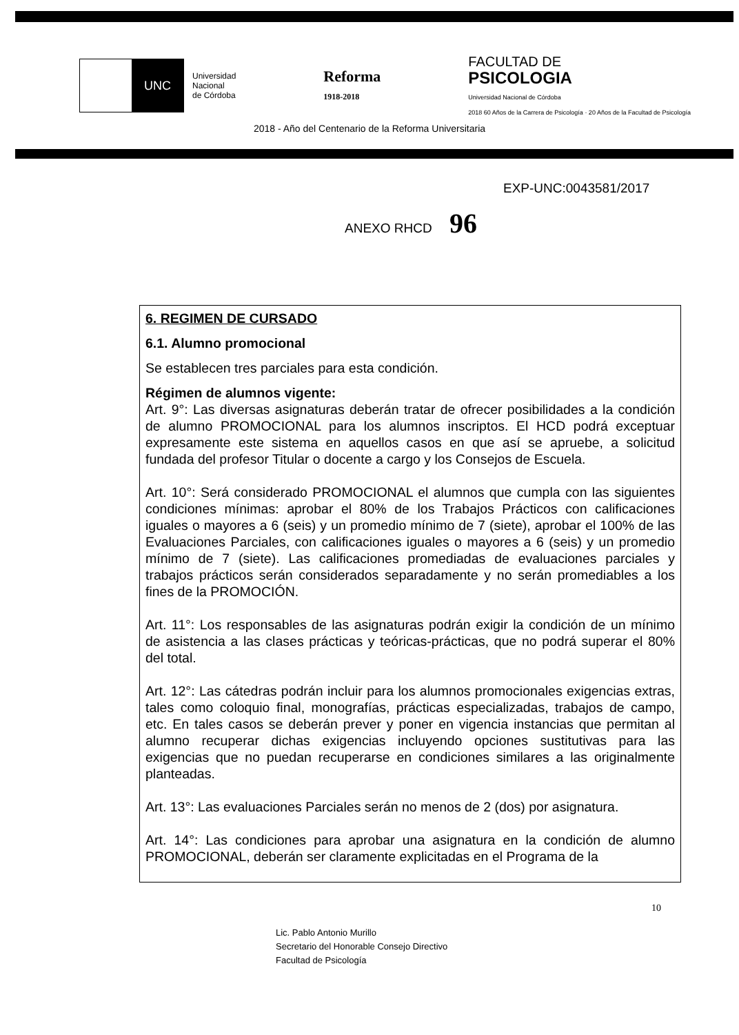UNC
Universidad
Nacional
de Córdoba
Reforma
1918-2018
FACULTAD DE
PSICOLOGIA
Universidad Nacional de Córdoba
2018 60 Años de la Carrera de Psicología · 20 Años de la Facultad de Psicología
2018 - Año del Centenario de la Reforma Universitaria
EXP-UNC:0043581/2017
ANEXO RHCD 96
6. REGIMEN DE CURSADO
6.1. Alumno promocional
Se establecen tres parciales para esta condición.
Régimen de alumnos vigente:
Art. 9°: Las diversas asignaturas deberán tratar de ofrecer posibilidades a la condición de alumno PROMOCIONAL para los alumnos inscriptos. El HCD podrá exceptuar expresamente este sistema en aquellos casos en que así se apruebe, a solicitud fundada del profesor Titular o docente a cargo y los Consejos de Escuela.
Art. 10°: Será considerado PROMOCIONAL el alumnos que cumpla con las siguientes condiciones mínimas: aprobar el 80% de los Trabajos Prácticos con calificaciones iguales o mayores a 6 (seis) y un promedio mínimo de 7 (siete), aprobar el 100% de las Evaluaciones Parciales, con calificaciones iguales o mayores a 6 (seis) y un promedio mínimo de 7 (siete). Las calificaciones promediadas de evaluaciones parciales y trabajos prácticos serán considerados separadamente y no serán promediables a los fines de la PROMOCIÓN.
Art. 11°: Los responsables de las asignaturas podrán exigir la condición de un mínimo de asistencia a las clases prácticas y teóricas-prácticas, que no podrá superar el 80% del total.
Art. 12°: Las cátedras podrán incluir para los alumnos promocionales exigencias extras, tales como coloquio final, monografías, prácticas especializadas, trabajos de campo, etc. En tales casos se deberán prever y poner en vigencia instancias que permitan al alumno recuperar dichas exigencias incluyendo opciones sustitutivas para las exigencias que no puedan recuperarse en condiciones similares a las originalmente planteadas.
Art. 13°: Las evaluaciones Parciales serán no menos de 2 (dos) por asignatura.
Art. 14°: Las condiciones para aprobar una asignatura en la condición de alumno PROMOCIONAL, deberán ser claramente explicitadas en el Programa de la
10
Lic. Pablo Antonio Murillo
Secretario del Honorable Consejo Directivo
Facultad de Psicología